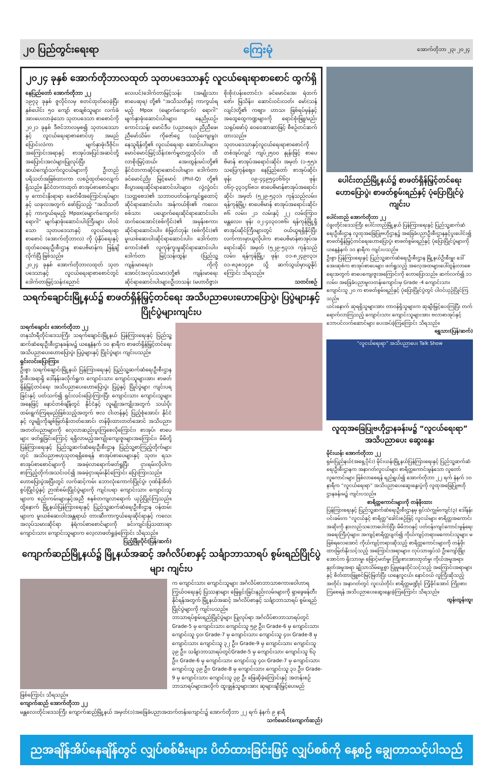၂၀ ပြည်တွင်းရေးရာ ကြေးမုံ အောက်တိုဘာ ၂၃၊ ၂၀၂၄
၂၀၂၄ ခုနှစ် အောက်တိုဘာလထုတ် သုတပဒေသာနှင့် လူငယ်ရေးရာစာစောင် ထွက်ရှိ
နေပြည်တော် အောက်တိုဘာ ၂၂
၁၉၇၃ ခုနှစ် ဇူလိုင်လမှ စတင်ထုတ်ဝေခဲ့ပြီး နှစ်ပေါင်း ၅၀ ကျော် စာချစ်သူများ လက်ခံအားပေးလာခဲ့သော သုတပဒေသာ စာစောင်ကို ၂၀၂၁ ခုနှစ် ဒီဇင်ဘာလမှစ၍ သုတပဒေသာနှင့် လူငယ်ရေးရာစာစောင်ဟု အမည်ပြောင်းလဲကာ မျက်နှာဖုံးဒီဇိုင်း၊ အကြောင်းအရာနှင့် စာအုပ်အပြင်အဆင်တို့ အပြောင်းအလဲများပြုလုပ်ပြီး ဆယ်ကျော်သက်လူငယ်များကို ဦးတည်ပရိသတ်အဖြစ်ထားကာ လစဉ်ထုတ်ဝေလျက်ရှိသည်။ နိုင်ငံတကာထုတ် စာအုပ်စာစောင်များမှ ကောင်းနိုးရာရာ ခေတ်မီအကြောင်းရပ်များနှင့် ယခုလအတွက် ဖော်ပြသည့် “အသိသတိနှင့် ကာကွယ်ရမည့် Mpox(မျောက်ကျောက်) ရောဂါ” မျက်နှာဖုံးဆောင်းပါးကြီးများ ပါဝင်သော သုတပဒေသာနှင့် လူငယ်ရေးရာစာစောင် (အောက်တိုဘာလ) ကို ပုံနှိပ်ရေးနှင့် ထုတ်ဝေရေးဦးစီးဌာန စာပေဗိမာန်က ဖြန့်ချိလိုက်ပြီ ဖြစ်သည်။
၂၀၂၄ ခုနှစ် အောက်တိုဘာလထုတ် သုတပဒေသာနှင့် လူငယ်ရေးရာစာစောင်တွင် ဒေါက်တာမြင့်သန်း(ညောင်လေးပင်)ဒေါက်တာမြင့်သန်း (အမျိုးသားစာပေဆုရ) တို့၏ “အသိသတိနှင့် ကာကွယ်ရမည့် Mpox (မျောက်ကျောက်) ရောဂါ” မျက်နှာဖုံးဆောင်းပါးများ၊ နေညိုယဉ်၊ ကောင်းသန့်၊ မောင်ဒီပ (ပညာရေး)၊ ညီညီဖေ၊ ညီမော်သိမ်း၊ ကိုဇော်ငွေ (ယဉ်ကျေးမှု)၊ နေသူရိန်တို့၏ လူငယ်ရေးရာ ဆောင်းပါးများ၊ မောင်မောင်မြင့်သိန်း(စက်မှုတက္ကသိုလ်)၊ ထီလာစိုးမြင့်ထယ်၊ အေးထွန်းမင်းတို့၏ နိုင်ငံတကာဆိုင်ရာဆောင်းပါးများ၊ ဒေါက်တာခင်မောင်ညို၊ မြင့်မောင် (Phil-Q) တို့၏ စီးပွားရေးဆိုင်ရာဆောင်းပါးများ၊ လှဲ့လှဲ့ဝင်း (သတ္တဗေဒ)၏ သဘာဝပတ်ဝန်းကျင်ရှုထောင့်ဆိုင်ရာဆောင်းပါး၊ အန်ကယ်စိုး၏ ကလေးစစ်သား ပပျောက်ရေးဆိုင်ရာဆောင်းပါး၊ ထက်ဝေအောင်(စစ်ကိုင်း)၏ အမုန်းစကားဆိုင်ရာဆောင်းပါး၊ စံမြတ်ဘုန်း (စစ်ကိုင်း)၏ မူးယစ်ဆေးဝါးဆိုင်ရာဆောင်းပါး၊ ဒေါက်တာကောင်းစံ၏ လူကုန်ကူးမှုဆိုင်ရာဆောင်းပါး၊ ဒေါက်တာ မြင့်သန်းထွန်း (ပြည်သူ့ကျန်းမာရေး)၊ ကိုကိုအောင်(အလုပ်သမား)တို့၏ ကျန်းမာရေးဆိုင်ရာဆောင်းပါးများ၊ဦးဘသန်း (မဟာဝိဇ္ဇာ)၊ စိုးစိုး(ပန်းတောင်း)၊ ခင်မောင်အေး ရဲထက်ဇော်၊ မြသိန်း၊ ဆောင်းဝင်းလတ်၊ မော်(သန်လျင်)တို့၏ ကဗျာ၊ ဟာသ၊ ဖြစ်ရပ်မှန်နှင့် အထွေထွေကဏ္ဍများကို ရောင်စုံ၊ဖြူ/မည်း သရုပ်ဖော်ပုံ ဝေဝေဆာဆာဖြင့် စီစဉ်တင်ဆက်ထားသည်။
သုတပဒေသာနှင့်လူငယ်ရေးရာစာစောင်ကို တစ်အုပ်လျှင် ကျပ်၂၅၀၀ နှုန်းဖြင့် စာပေဗိမာန် စာအုပ်အရောင်းဆိုင်၊ အမှတ် (၁-၅၅)၊ သပြေကုန်ဈေး၊ နေပြည်တော် စာအုပ်ဆိုင်၊ ဖုန်း ၀၉-၄၄၉၅၄၀၆၆၇၊ ဖုန်း ၀၆၇-၃၃၁၄၆၈၁၊ စာပေဗိမာန်စာအုပ်အရောင်းဆိုင်၊ အမှတ် (၅၂၉-၅၃၁)၊ ကုန်သည်လမ်း၊ ရန်ကုန်မြို့၊ စာပေဗိမာန် စာအုပ်အရောင်းဆိုင်၊ ၈၆ လမ်း၊ ၂၁ လမ်းနှင့် ၂၂ လမ်းကြား၊ မန္တလေး၊ ဖုန်း ၀၂-၄၀၃၀၁၈၆၊ ရန်ကုန်မြို့ရှိ စာအုပ်ဆိုင်ကြီးများတွင် ဝယ်ယူရရှိနိုင်ပြီး လက်ကားမှာယူလိုပါက စာပေဗိမာန်စာအုပ်အရောင်းဆိုင် အမှတ် (၅၂၉-၅၃၁)၊ ကုန်သည်လမ်း၊ ရန်ကုန်မြို့၊ ဖုန်း ၀၁-၈၂၄၉၀၃၁၊ ၀၁-၈၃၈၁၄၄၈ သို့ ဆက်သွယ်မှာယူနိုင်ကြောင်း သိရသည်။
သတင်းစဉ်
သရက်ချောင်းမြို့နယ်၌ စာဖတ်ရှိန်မြှင့်တင်ရေး အသိပညာပေးဟောပြောပွဲ၊ ပြပွဲများနှင့် ပြိုင်ပွဲများကျင်းပ
သရက်ချောင်း အောက်တိုဘာ ၂၂
တနင်္သာရီတိုင်းဒေသကြီး သရက်ချောင်းမြို့နယ် ပြန်ကြားရေးနှင့် ပြည်သူ့ဆက်ဆံရေးဦးစီးဌာနခန်းမ၌ ယနေ့နံနက် ၁၀ နာရီက စာဖတ်ရှိန်မြှင့်တင်ရေး အသိပညာပေးဟောပြောပွဲ၊ ပြပွဲများနှင့် ပြိုင်ပွဲများ ကျင်းပသည်။
ရှင်းလင်းပြောကြား
ဦးစွာ သရက်ချောင်းမြို့နယ် ပြန်ကြားရေးနှင့် ပြည်သူ့ဆက်ဆံရေးဦးစီးဌာန ဦးစီးအရာရှိ ဒေါ်နန်းခလိုက်ရှုက ကျောင်းသား ကျောင်းသူများအား စာဖတ်ရှိန်မြှင့်တင်ရေး အသိပညာပေးဟောပြောပွဲ၊ ပြပွဲနှင့် ပြိုင်ပွဲများ ကျင်းပရခြင်းနှင့် ပတ်သက်၍ ရှင်းလင်းပြောကြားပြီး ကျောင်းသား ကျောင်းသူများအနေဖြင့် နောင်တစ်ချိန်တွင် နိုင်ငံနှင့် လူမျိုးအကျိုးအတွက် သယ်ပိုးထမ်းရွက်ကြရမည်ဖြစ်သည့်အတွက် ဗလ ငါးတန်နှင့် ပြည့်စုံအောင်၊ နိုင်ငံနှင့် လူမျိုးကိုချစ်မြတ်နိုးတတ်အောင်၊ တန်ဖိုးထားတတ်အောင် အသိပညာ၊ အတတ်ပညာများကို လေ့လာဆည်းပူးကြစေလိုကြောင်း၊ စာအုပ်၊ စာပေများ ဖတ်ရှုခြင်းကြောင့် ရရှိလာမည့်အကျိုးကျေးဇူးများအကြောင်း၊ မိမိတို့ပြန်ကြားရေးနှင့် ပြည်သူ့ဆက်ဆံရေးဦးစီးဌာန ပြည်သူ့စာကြည့်တိုက်များတွင် အသိပညာဗဟုသုတရရှိစေရန် စာအုပ်စာပေများနှင့် သုတ၊ ရသ၊ စာအုပ်စာစောင်များကို အခမဲ့လာရောက်ဖတ်ရှုပြီး ငှားရမ်းလိုပါက စာကြည့်တိုက်အသင်းဝင်၍ အခမဲ့ငှားရမ်းနိုင်ကြောင်း ပြောကြားသည်။
ဟောပြောပွဲအပြီးတွင် လက်ဆင့်ကမ်း ဘောလုံးကောက်ပြိုင်ပွဲ၊ ဂုဏ်နိအိတ်စွပ်ပြိုင်ပွဲနှင့် ဉာဏ်စမ်းပြိုင်ပွဲများကို ကျင်းပရာ ကျောင်းသား ကျောင်းသူများက စည်းကမ်းများနှင့်အညီ စနစ်တကျလာရောက် ယှဉ်ပြိုင်ကြသည်။ ထို့နောက် မြို့နယ်ပြန်ကြားရေးနှင့် ပြည်သူ့ဆက်ဆံရေးဦးစီးဌာန ဝန်ထမ်းများက မူးယစ်ဆေးဝါးအန္တရာယ် တားဆီးကာကွယ်ရေးဆိုင်ရာနှင့် ကလေးအလုပ်သမားဆိုင်ရာ နံရံကပ်စာစောင်များကို ခင်းကျင်းပြသထားရာ ကျောင်းသား ကျောင်းသူများက လေ့လာဖတ်ရှုခဲ့ကြောင်း သိရသည်။
ပြည့်ဖြိုးပိုင်(ပြန်/ဆက်)
ကျောက်ဆည်မြို့နယ်၌ မြို့နယ်အဆင့် အင်္ဂလိပ်စာနှင့် သင်္ချာဘာသာရပ် စွမ်းရည်ပြိုင်ပွဲများ ကျင်းပ
က ကျောင်းသား ကျောင်းသူများ အင်္ဂလိပ်စာဘာသာစကားဝေါဟာရကြွယ်ဝရေးနှင့် ပြဿနာများ ဖြေရှင်းခြင်းနည်းလမ်းများကို ရှာဖွေဖန်တီးနိုင်ရန်အတွက် မြို့နယ်အဆင့် အင်္ဂလိပ်စာနှင့် သင်္ချာဘာသာရပ် စွမ်းရည်ပြိုင်ပွဲများကို ကျင်းပသည်။
ဘာသာရပ်စွမ်းရည်ပြိုင်ပွဲများ ပြုလုပ်ရာ အင်္ဂလိပ်စာဘာသာရပ်တွင် Grade-5 မှ ကျောင်းသား ကျောင်းသူ ၅၉ ဦး၊ Grade-6 မှ ကျောင်းသား ကျောင်းသူ ၄၀၊ Grade-7 မှ ကျောင်းသား ကျောင်းသူ ၄၀၊ Grade-8 မှ ကျောင်းသား ကျောင်းသူ ၃၂ ဦး၊ Grade-9 မှ ကျောင်းသား ကျောင်းသူ ၃၉ ဦး၊ သင်္ချာဘာသာရပ်တွင်Grade-5 မှ ကျောင်းသား ကျောင်းသူ ၆၃ ဦး၊ Grade-6 မှ ကျောင်းသား ကျောင်းသူ ၄၀၊ Grade-7 မှ ကျောင်းသား ကျောင်းသူ ၃၉ ဦး၊ Grade-8 မှ ကျောင်းသား ကျောင်းသူ ၃၁ ဦး၊ Grade-9 မှ ကျောင်းသား ကျောင်းသူ ၃၉ ဦး ဖြေဆိုခဲ့ကြောင်းနှင့် အတန်းစဉ်ဘာသာရပ်များအလိုက် ထူးချွန်သူများအား ဆုများချီးမြှင့်ပေးမည်ဖြစ်ကြောင်း သိရသည်။
ကျောက်ဆည် အောက်တိုဘာ ၂၂
မန္တလေးတိုင်းဒေသကြီး ကျောက်ဆည်မြို့နယ် အမှတ်(၁)အခြေခံပညာအထက်တန်းကျောင်း၌ အောက်တိုဘာ ၂၂ ရက် နံနက် ၉ နာရီ
သက်မောင်(ကျောက်ဆည်)
ပေါင်းတည်မြို့နယ်၌ စာဖတ်ရှိန်မြှင့်တင်ရေး ဟောပြောပွဲ၊ စာဖတ်စွမ်းရည်နှင့် ပုံပြောပြိုင်ပွဲ ကျင်းပ
ပေါင်းတည် အောက်တိုဘာ ၂၂
ပဲခူးတိုင်းဒေသကြီး ပေါင်းတည်မြို့နယ် ပြန်ကြားရေးနှင့် ပြည်သူ့ဆက်ဆံရေးဦးစီးဌာန လူထုအခြေပြုဗဟိုဌာန၌ အခြေခံပညာဦးစီးဌာနနှင့်ပူးပေါင်း၍ စာဖတ်ရှိန်မြှင့်တင်ရေးဟောပြောပွဲ၊ စာဖတ်စွမ်းရည်နှင့် ပုံပြောပြိုင်ပွဲများကို ယနေ့နံနက် ၁၀ နာရီက ကျင်းပသည်။
ဦးစွာ ပြန်ကြားရေးနှင့် ပြည်သူ့ဆက်ဆံရေးဦးစီးဌာန မြို့နယ်ဦးစီးမှူး ဒေါ်အေးဆုစံက စာအုပ်စာပေများ ဖတ်ရှုသည့် အလေ့အထများပေါ်ထွန်းလာစေရေးအတွက် စာပေကျေးဇူးအကြောင်းကို ဟောပြောသည်။ ဆက်လက်၍ ၁၁ လမ်း၊ အခြေခံပညာမူလတန်းကျောင်းမှ Grade -4 ကျောင်းသား ကျောင်းသူ ၂၀ က စာဖတ်စွမ်းရည်နှင့် ပုံပြောပြိုင်ပွဲတွင် ပါဝင်ယှဉ်ပြိုင်ကြသည်။
ယင်းနောက် ဆုရရှိသူများအား တာဝန်ရှိသူများက ဆုချီးမြှင့်ပေးကြပြီး တက်ရောက်လာကြသည့် ကျောင်းသား ကျောင်းသူများအား ဗလာစာအုပ်နှင့် ဘောပင်လက်ဆောင်များ ပေးအပ်ခဲ့ကြကြောင်း သိရသည်။
ရွှေသား(ပြန်/ဆက်)
“လူငယ်ရေးရာ” အသိပညာပေး Talk Show
လူထုအခြေပြုဗဟိုဌာနခန်းမ၌ “လူငယ်ရေးရာ” အသိပညာပေး ဆွေးနွေး
မိုင်းယန်း အောက်တိုဘာ ၂၂
ရှမ်းပြည်နယ်(အရှေ့ပိုင်း) မိုင်းယန်းမြို့နယ်ပြန်ကြားရေးနှင့် ပြည်သူ့ဆက်ဆံရေးဦးစီးဌာနက အနာဂတ်လူငယ်များ စာရိတ္တကောင်းမွန်သော လူတော် လူကောင်းများ ဖြစ်လာစေရန် ရည်ရွယ်၍ အောက်တိုဘာ ၂၂ ရက် နံနက် ၁၀ နာရီက “လူငယ်ရေးရာ” အသိပညာပေးဆွေးနွေးပွဲကို လူထုအခြေပြုဗဟိုဌာနခန်းမ၌ ကျင်းပသည်။
စာရိတ္တကောင်းများကို တန်ဖိုးထား
ပြန်ကြားရေးနှင့် ပြည်သူ့ဆက်ဆံရေးဦးစီးဌာနမှ ရုပ်သံကျွမ်းကျင်(၃) ဒေါ်နန်းပင်းခမ်းက “လူငယ်နှင့် စာရိတ္တ”ခေါင်းစဉ်ဖြင့် လူငယ်များ စာရိတ္တအကောင်းအဆိုးကို နားလည်သဘောပေါက်ပြီး မိမိဘဝနှင့် ပတ်ဝန်းကျင်ကောင်းမွန်ရေး အရေးကြီးပုံများ၊ အကျင့်စာရိတ္တပျက်၍ ကိုယ်ကျင့်တရားမကောင်းသူများ မဖြစ်ရလေအောင် ကိုယ်ကျင့်တရားဆိုသည့် စာရိတ္တကောင်းများကို တန်ဖိုးထားမြတ်နိုးသင့်သည့် အကြောင်းအရာများ၊ လုပ်သားရုပ်သံ ဦးကျော်ဖြိုးအောင်က ရိုးသားမှု၊ ဖြောင့်မတ်မှု၊ ကြိုးစားအားထုတ်မှု၊ ကိုယ်အမူအရာ၊ နှုတ်အမူအရာ ချိုသာသိမ်မွေ့စွာ ပြုမူနေထိုင်သင့်သည့် အကြောင်းအရာများနှင့် စိတ်ထားဖြူစင်မြင့်မြတ်ပြီး ယနေ့လူငယ်၊ နောင်ဝယ် လူကြီးဆိုသည့်အတိုင်း အနာဂတ်တွင် လူငယ်တိုင်း စာရိတ္တမဏ္ဍိုင် ကြံ့ခိုင်အောင် ကြိုးစားကြစေရန် အသိပညာပေးဆွေးနွေးခဲ့ကြကြောင်း သိရသည်။
ထွန်းထွန်းထူး
ညအချိန်အိပ်နေချိန်တွင် လျှပ်စစ်မီးများ ပိတ်ထားခြင်းဖြင့် လျှပ်စစ်ကို နေ့စဉ် ချွေတာသင့်ပါသည်